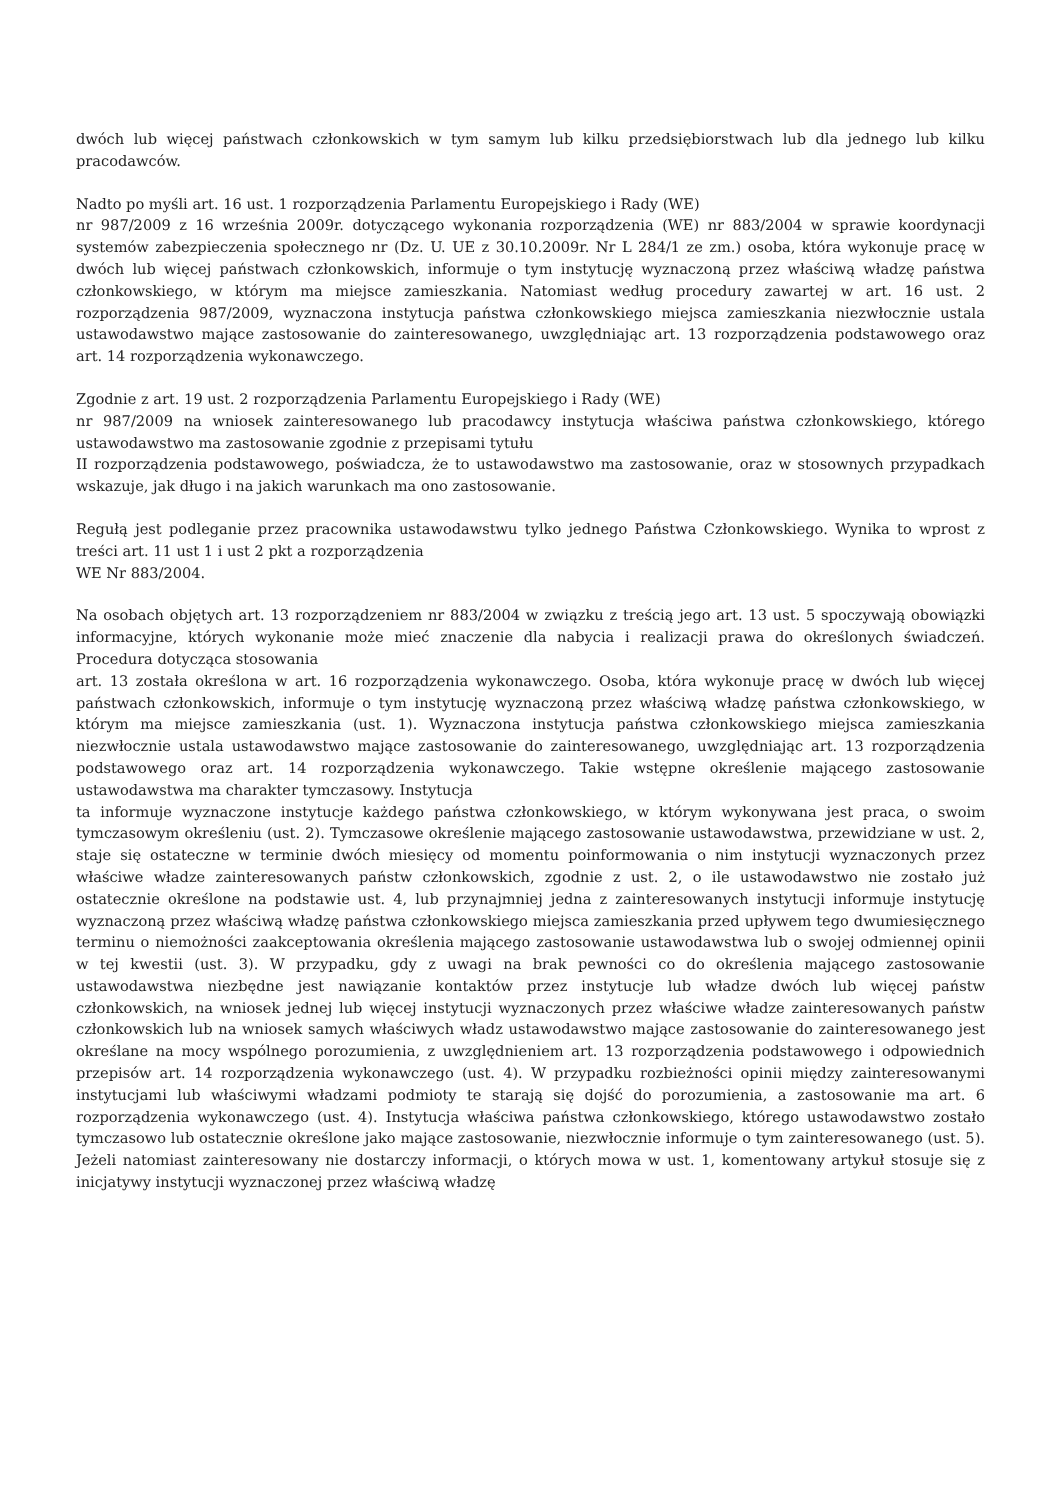dwóch lub więcej państwach członkowskich w tym samym lub kilku przedsiębiorstwach lub dla jednego lub kilku pracodawców.
Nadto po myśli art. 16 ust. 1 rozporządzenia Parlamentu Europejskiego i Rady (WE)
nr 987/2009 z 16 września 2009r. dotyczącego wykonania rozporządzenia (WE) nr 883/2004 w sprawie koordynacji systemów zabezpieczenia społecznego nr (Dz. U. UE z 30.10.2009r. Nr L 284/1 ze zm.) osoba, która wykonuje pracę w dwóch lub więcej państwach członkowskich, informuje o tym instytucję wyznaczoną przez właściwą władzę państwa członkowskiego, w którym ma miejsce zamieszkania. Natomiast według procedury zawartej w art. 16 ust. 2 rozporządzenia 987/2009, wyznaczona instytucja państwa członkowskiego miejsca zamieszkania niezwłocznie ustala ustawodawstwo mające zastosowanie do zainteresowanego, uwzględniając art. 13 rozporządzenia podstawowego oraz art. 14 rozporządzenia wykonawczego.
Zgodnie z art. 19 ust. 2 rozporządzenia Parlamentu Europejskiego i Rady (WE)
nr 987/2009 na wniosek zainteresowanego lub pracodawcy instytucja właściwa państwa członkowskiego, którego ustawodawstwo ma zastosowanie zgodnie z przepisami tytułu
II rozporządzenia podstawowego, poświadcza, że to ustawodawstwo ma zastosowanie, oraz w stosownych przypadkach wskazuje, jak długo i na jakich warunkach ma ono zastosowanie.
Regułą jest podleganie przez pracownika ustawodawstwu tylko jednego Państwa Członkowskiego. Wynika to wprost z treści art. 11 ust 1 i ust 2 pkt a rozporządzenia
WE Nr 883/2004.
Na osobach objętych art. 13 rozporządzeniem nr 883/2004 w związku z treścią jego art. 13 ust. 5 spoczywają obowiązki informacyjne, których wykonanie może mieć znaczenie dla nabycia i realizacji prawa do określonych świadczeń. Procedura dotycząca stosowania
art. 13 została określona w art. 16 rozporządzenia wykonawczego. Osoba, która wykonuje pracę w dwóch lub więcej państwach członkowskich, informuje o tym instytucję wyznaczoną przez właściwą władzę państwa członkowskiego, w którym ma miejsce zamieszkania (ust. 1). Wyznaczona instytucja państwa członkowskiego miejsca zamieszkania niezwłocznie ustala ustawodawstwo mające zastosowanie do zainteresowanego, uwzględniając art. 13 rozporządzenia podstawowego oraz art. 14 rozporządzenia wykonawczego. Takie wstępne określenie mającego zastosowanie ustawodawstwa ma charakter tymczasowy. Instytucja
ta informuje wyznaczone instytucje każdego państwa członkowskiego, w którym wykonywana jest praca, o swoim tymczasowym określeniu (ust. 2). Tymczasowe określenie mającego zastosowanie ustawodawstwa, przewidziane w ust. 2, staje się ostateczne w terminie dwóch miesięcy od momentu poinformowania o nim instytucji wyznaczonych przez właściwe władze zainteresowanych państw członkowskich, zgodnie z ust. 2, o ile ustawodawstwo nie zostało już ostatecznie określone na podstawie ust. 4, lub przynajmniej jedna z zainteresowanych instytucji informuje instytucję wyznaczoną przez właściwą władzę państwa członkowskiego miejsca zamieszkania przed upływem tego dwumiesięcznego terminu o niemożności zaakceptowania określenia mającego zastosowanie ustawodawstwa lub o swojej odmiennej opinii w tej kwestii (ust. 3). W przypadku, gdy z uwagi na brak pewności co do określenia mającego zastosowanie ustawodawstwa niezbędne jest nawiązanie kontaktów przez instytucje lub władze dwóch lub więcej państw członkowskich, na wniosek jednej lub więcej instytucji wyznaczonych przez właściwe władze zainteresowanych państw członkowskich lub na wniosek samych właściwych władz ustawodawstwo mające zastosowanie do zainteresowanego jest określane na mocy wspólnego porozumienia, z uwzględnieniem art. 13 rozporządzenia podstawowego i odpowiednich przepisów art. 14 rozporządzenia wykonawczego (ust. 4). W przypadku rozbieżności opinii między zainteresowanymi instytucjami lub właściwymi władzami podmioty te starają się dojść do porozumienia, a zastosowanie ma art. 6 rozporządzenia wykonawczego (ust. 4). Instytucja właściwa państwa członkowskiego, którego ustawodawstwo zostało tymczasowo lub ostatecznie określone jako mające zastosowanie, niezwłocznie informuje o tym zainteresowanego (ust. 5). Jeżeli natomiast zainteresowany nie dostarczy informacji, o których mowa w ust. 1, komentowany artykuł stosuje się z inicjatywy instytucji wyznaczonej przez właściwą władzę